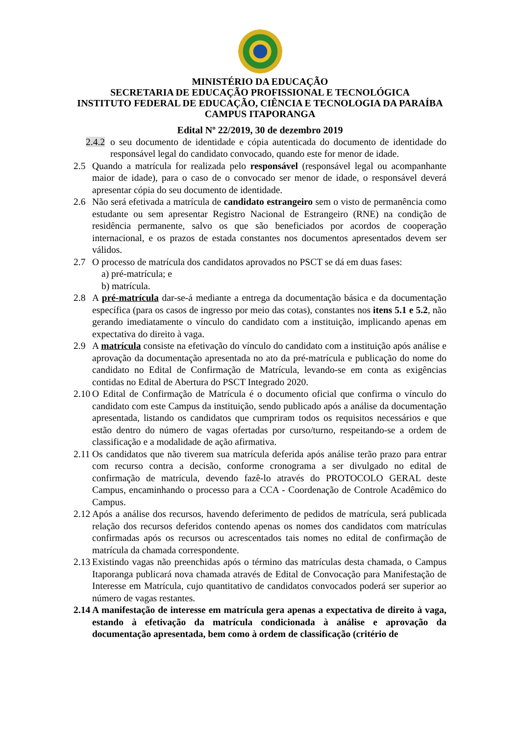MINISTÉRIO DA EDUCAÇÃO
SECRETARIA DE EDUCAÇÃO PROFISSIONAL E TECNOLÓGICA
INSTITUTO FEDERAL DE EDUCAÇÃO, CIÊNCIA E TECNOLOGIA DA PARAÍBA
CAMPUS ITAPORANGA
Edital Nº 22/2019, 30 de dezembro 2019
2.4.2 o seu documento de identidade e cópia autenticada do documento de identidade do responsável legal do candidato convocado, quando este for menor de idade.
2.5 Quando a matrícula for realizada pelo responsável (responsável legal ou acompanhante maior de idade), para o caso de o convocado ser menor de idade, o responsável deverá apresentar cópia do seu documento de identidade.
2.6 Não será efetivada a matrícula de candidato estrangeiro sem o visto de permanência como estudante ou sem apresentar Registro Nacional de Estrangeiro (RNE) na condição de residência permanente, salvo os que são beneficiados por acordos de cooperação internacional, e os prazos de estada constantes nos documentos apresentados devem ser válidos.
2.7 O processo de matrícula dos candidatos aprovados no PSCT se dá em duas fases:
a) pré-matrícula; e
b) matrícula.
2.8 A pré-matrícula dar-se-á mediante a entrega da documentação básica e da documentação específica (para os casos de ingresso por meio das cotas), constantes nos itens 5.1 e 5.2, não gerando imediatamente o vínculo do candidato com a instituição, implicando apenas em expectativa do direito à vaga.
2.9 A matrícula consiste na efetivação do vínculo do candidato com a instituição após análise e aprovação da documentação apresentada no ato da pré-matrícula e publicação do nome do candidato no Edital de Confirmação de Matrícula, levando-se em conta as exigências contidas no Edital de Abertura do PSCT Integrado 2020.
2.10 O Edital de Confirmação de Matrícula é o documento oficial que confirma o vínculo do candidato com este Campus da instituição, sendo publicado após a análise da documentação apresentada, listando os candidatos que cumpriram todos os requisitos necessários e que estão dentro do número de vagas ofertadas por curso/turno, respeitando-se a ordem de classificação e a modalidade de ação afirmativa.
2.11 Os candidatos que não tiverem sua matrícula deferida após análise terão prazo para entrar com recurso contra a decisão, conforme cronograma a ser divulgado no edital de confirmação de matrícula, devendo fazê-lo através do PROTOCOLO GERAL deste Campus, encaminhando o processo para a CCA - Coordenação de Controle Acadêmico do Campus.
2.12 Após a análise dos recursos, havendo deferimento de pedidos de matrícula, será publicada relação dos recursos deferidos contendo apenas os nomes dos candidatos com matrículas confirmadas após os recursos ou acrescentados tais nomes no edital de confirmação de matrícula da chamada correspondente.
2.13 Existindo vagas não preenchidas após o término das matrículas desta chamada, o Campus Itaporanga publicará nova chamada através de Edital de Convocação para Manifestação de Interesse em Matrícula, cujo quantitativo de candidatos convocados poderá ser superior ao número de vagas restantes.
2.14 A manifestação de interesse em matrícula gera apenas a expectativa de direito à vaga, estando à efetivação da matrícula condicionada à análise e aprovação da documentação apresentada, bem como à ordem de classificação (critério de